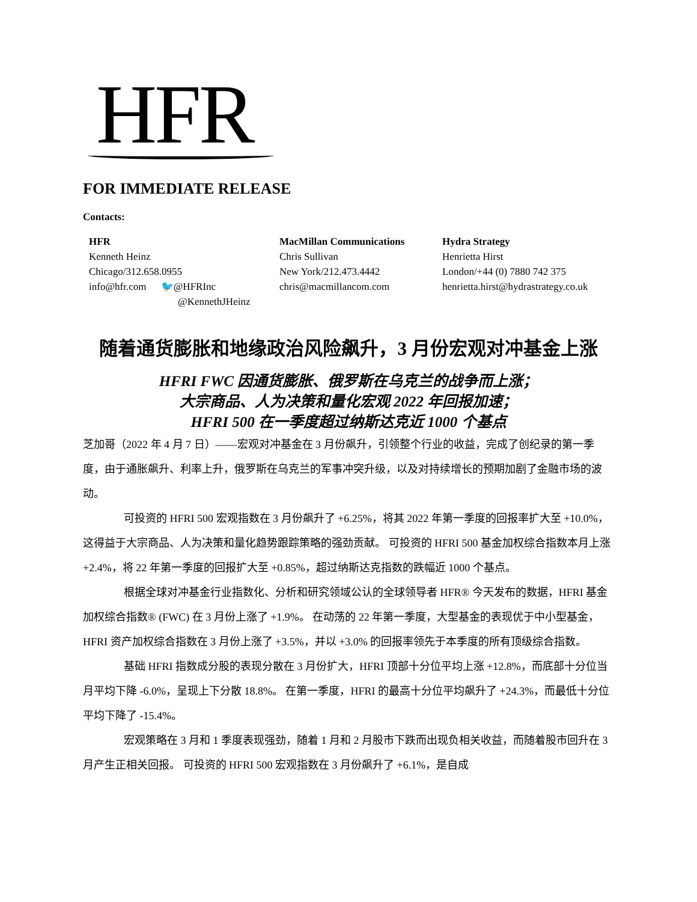HFR
FOR IMMEDIATE RELEASE
Contacts:
HFR
Kenneth Heinz
Chicago/312.658.0955
info@hfr.com 🐦@HFRInc
@KennethJHeinz
MacMillan Communications
Chris Sullivan
New York/212.473.4442
chris@macmillancom.com
Hydra Strategy
Henrietta Hirst
London/+44 (0) 7880 742 375
henrietta.hirst@hydrastrategy.co.uk
随着通货膨胀和地缘政治风险飙升，3 月份宏观对冲基金上涨
HFRI FWC 因通货膨胀、俄罗斯在乌克兰的战争而上涨；
大宗商品、人为决策和量化宏观 2022 年回报加速；
HFRI 500 在一季度超过纳斯达克近 1000 个基点
芝加哥（2022 年 4 月 7 日）——宏观对冲基金在 3 月份飙升，引领整个行业的收益，完成了创纪录的第一季度，由于通胀飙升、利率上升，俄罗斯在乌克兰的军事冲突升级，以及对持续增长的预期加剧了金融市场的波动。
可投资的 HFRI 500 宏观指数在 3 月份飙升了 +6.25%，将其 2022 年第一季度的回报率扩大至 +10.0%，这得益于大宗商品、人为决策和量化趋势跟踪策略的强劲贡献。 可投资的 HFRI 500 基金加权综合指数本月上涨 +2.4%，将 22 年第一季度的回报扩大至 +0.85%，超过纳斯达克指数的跌幅近 1000 个基点。
根据全球对冲基金行业指数化、分析和研究领域公认的全球领导者 HFR® 今天发布的数据，HFRI 基金加权综合指数® (FWC) 在 3 月份上涨了 +1.9%。 在动荡的 22 年第一季度，大型基金的表现优于中小型基金，HFRI 资产加权综合指数在 3 月份上涨了 +3.5%，并以 +3.0% 的回报率领先于本季度的所有顶级综合指数。
基础 HFRI 指数成分股的表现分散在 3 月份扩大，HFRI 顶部十分位平均上涨 +12.8%，而底部十分位当月平均下降 -6.0%，呈现上下分散 18.8%。 在第一季度，HFRI 的最高十分位平均飙升了 +24.3%，而最低十分位平均下降了 -15.4%。
宏观策略在 3 月和 1 季度表现强劲，随着 1 月和 2 月股市下跌而出现负相关收益，而随着股市回升在 3 月产生正相关回报。 可投资的 HFRI 500 宏观指数在 3 月份飙升了 +6.1%，是自成